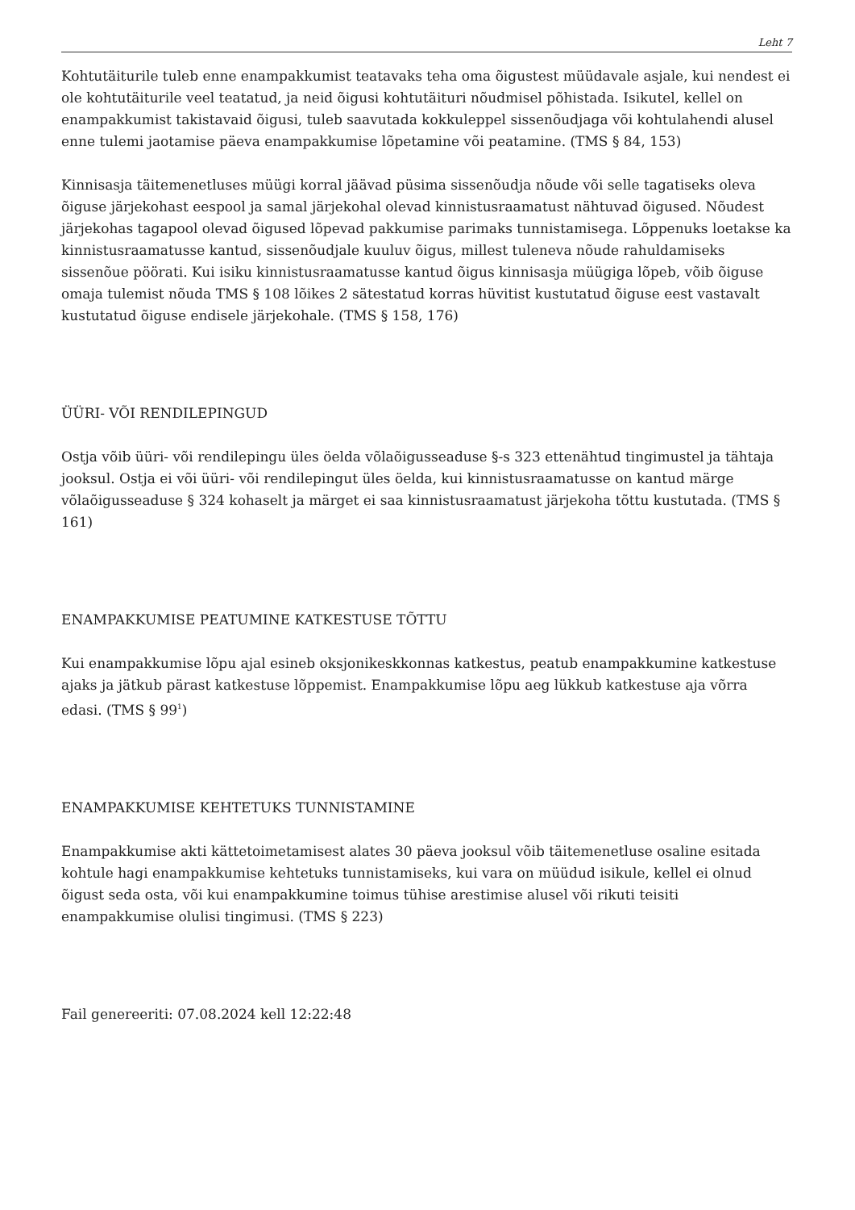Leht 7
Kohtutäiturile tuleb enne enampakkumist teatavaks teha oma õigustest müüdavale asjale, kui nendest ei ole kohtutäiturile veel teatatud, ja neid õigusi kohtutäituri nõudmisel põhistada. Isikutel, kellel on enampakkumist takistavaid õigusi, tuleb saavutada kokkuleppel sissenõudjaga või kohtulahendi alusel enne tulemi jaotamise päeva enampakkumise lõpetamine või peatamine. (TMS § 84, 153)
Kinnisasja täitemenetluses müügi korral jäävad püsima sissenõudja nõude või selle tagatiseks oleva õiguse järjekohast eespool ja samal järjekohal olevad kinnistusraamatust nähtuvad õigused. Nõudest järjekohas tagapool olevad õigused lõpevad pakkumise parimaks tunnistamisega. Lõppenuks loetakse ka kinnistusraamatusse kantud, sissenõudjale kuuluv õigus, millest tuleneva nõude rahuldamiseks sissenõue pöörati. Kui isiku kinnistusraamatusse kantud õigus kinnisasja müügiga lõpeb, võib õiguse omaja tulemist nõuda TMS § 108 lõikes 2 sätestatud korras hüvitist kustutatud õiguse eest vastavalt kustutatud õiguse endisele järjekohale. (TMS § 158, 176)
ÜÜRI- VÕI RENDILEPINGUD
Ostja võib üüri- või rendilepingu üles öelda võlaõigusseaduse §-s 323 ettenähtud tingimustel ja tähtaja jooksul. Ostja ei või üüri- või rendilepingut üles öelda, kui kinnistusraamatusse on kantud märge võlaõigusseaduse § 324 kohaselt ja märget ei saa kinnistusraamatust järjekoha tõttu kustutada. (TMS § 161)
ENAMPAKKUMISE PEATUMINE KATKESTUSE TÕTTU
Kui enampakkumise lõpu ajal esineb oksjonikeskkonnas katkestus, peatub enampakkumine katkestuse ajaks ja jätkub pärast katkestuse lõppemist. Enampakkumise lõpu aeg lükkub katkestuse aja võrra edasi. (TMS § 99<sup>1</sup>)
ENAMPAKKUMISE KEHTETUKS TUNNISTAMINE
Enampakkumise akti kättetoimetamisest alates 30 päeva jooksul võib täitemenetluse osaline esitada kohtule hagi enampakkumise kehtetuks tunnistamiseks, kui vara on müüdud isikule, kellel ei olnud õigust seda osta, või kui enampakkumine toimus tühise arestimise alusel või rikuti teisiti enampakkumise olulisi tingimusi. (TMS § 223)
Fail genereeriti: 07.08.2024 kell 12:22:48